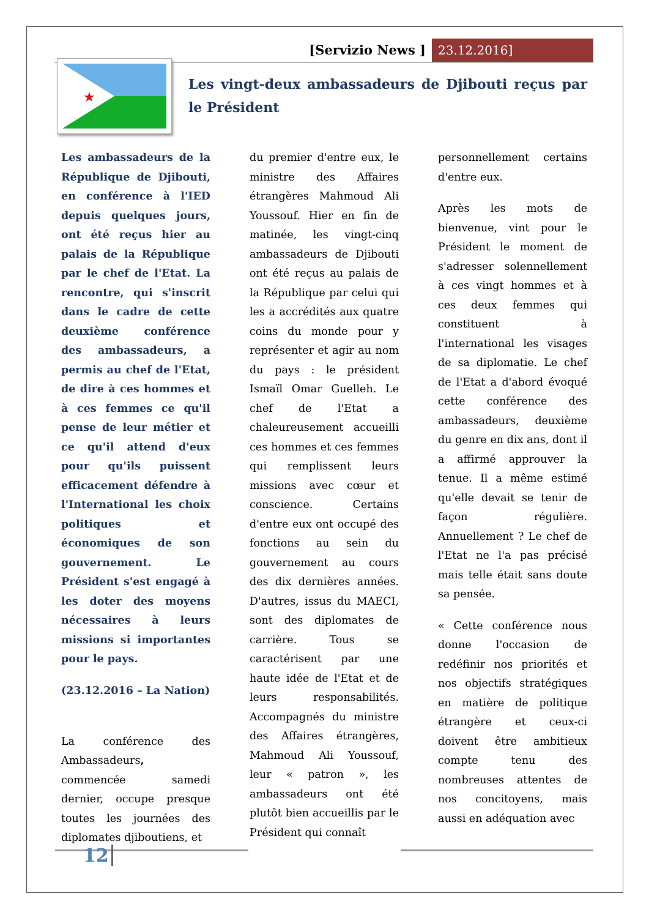[Servizio News ] 23.12.2016]
★
Les vingt-deux ambassadeurs de Djibouti reçus par le Président
Les ambassadeurs de la République de Djibouti, en conférence à l'IED depuis quelques jours, ont été reçus hier au palais de la République par le chef de l'Etat. La rencontre, qui s'inscrit dans le cadre de cette deuxième conférence des ambassadeurs, a permis au chef de l'Etat, de dire à ces hommes et à ces femmes ce qu'il pense de leur métier et ce qu'il attend d'eux pour qu'ils puissent efficacement défendre à l'International les choix politiques et économiques de son gouvernement. Le Président s'est engagé à les doter des moyens nécessaires à leurs missions si importantes pour le pays.
(23.12.2016 – La Nation)
La conférence des Ambassadeurs, commencée samedi dernier, occupe presque toutes les journées des diplomates djiboutiens, et
du premier d'entre eux, le ministre des Affaires étrangères Mahmoud Ali Youssouf. Hier en fin de matinée, les vingt-cinq ambassadeurs de Djibouti ont été reçus au palais de la République par celui qui les a accrédités aux quatre coins du monde pour y représenter et agir au nom du pays : le président Ismaïl Omar Guelleh. Le chef de l'Etat a chaleureusement accueilli ces hommes et ces femmes qui remplissent leurs missions avec cœur et conscience. Certains d'entre eux ont occupé des fonctions au sein du gouvernement au cours des dix dernières années. D'autres, issus du MAECI, sont des diplomates de carrière. Tous se caractérisent par une haute idée de l'Etat et de leurs responsabilités. Accompagnés du ministre des Affaires étrangères, Mahmoud Ali Youssouf, leur « patron », les ambassadeurs ont été plutôt bien accueillis par le Président qui connaît
personnellement certains d'entre eux.
Après les mots de bienvenue, vint pour le Président le moment de s'adresser solennellement à ces vingt hommes et à ces deux femmes qui constituent à l'international les visages de sa diplomatie. Le chef de l'Etat a d'abord évoqué cette conférence des ambassadeurs, deuxième du genre en dix ans, dont il a affirmé approuver la tenue. Il a même estimé qu'elle devait se tenir de façon régulière. Annuellement ? Le chef de l'Etat ne l'a pas précisé mais telle était sans doute sa pensée.
« Cette conférence nous donne l'occasion de redéfinir nos priorités et nos objectifs stratégiques en matière de politique étrangère et ceux-ci doivent être ambitieux compte tenu des nombreuses attentes de nos concitoyens, mais aussi en adéquation avec
12